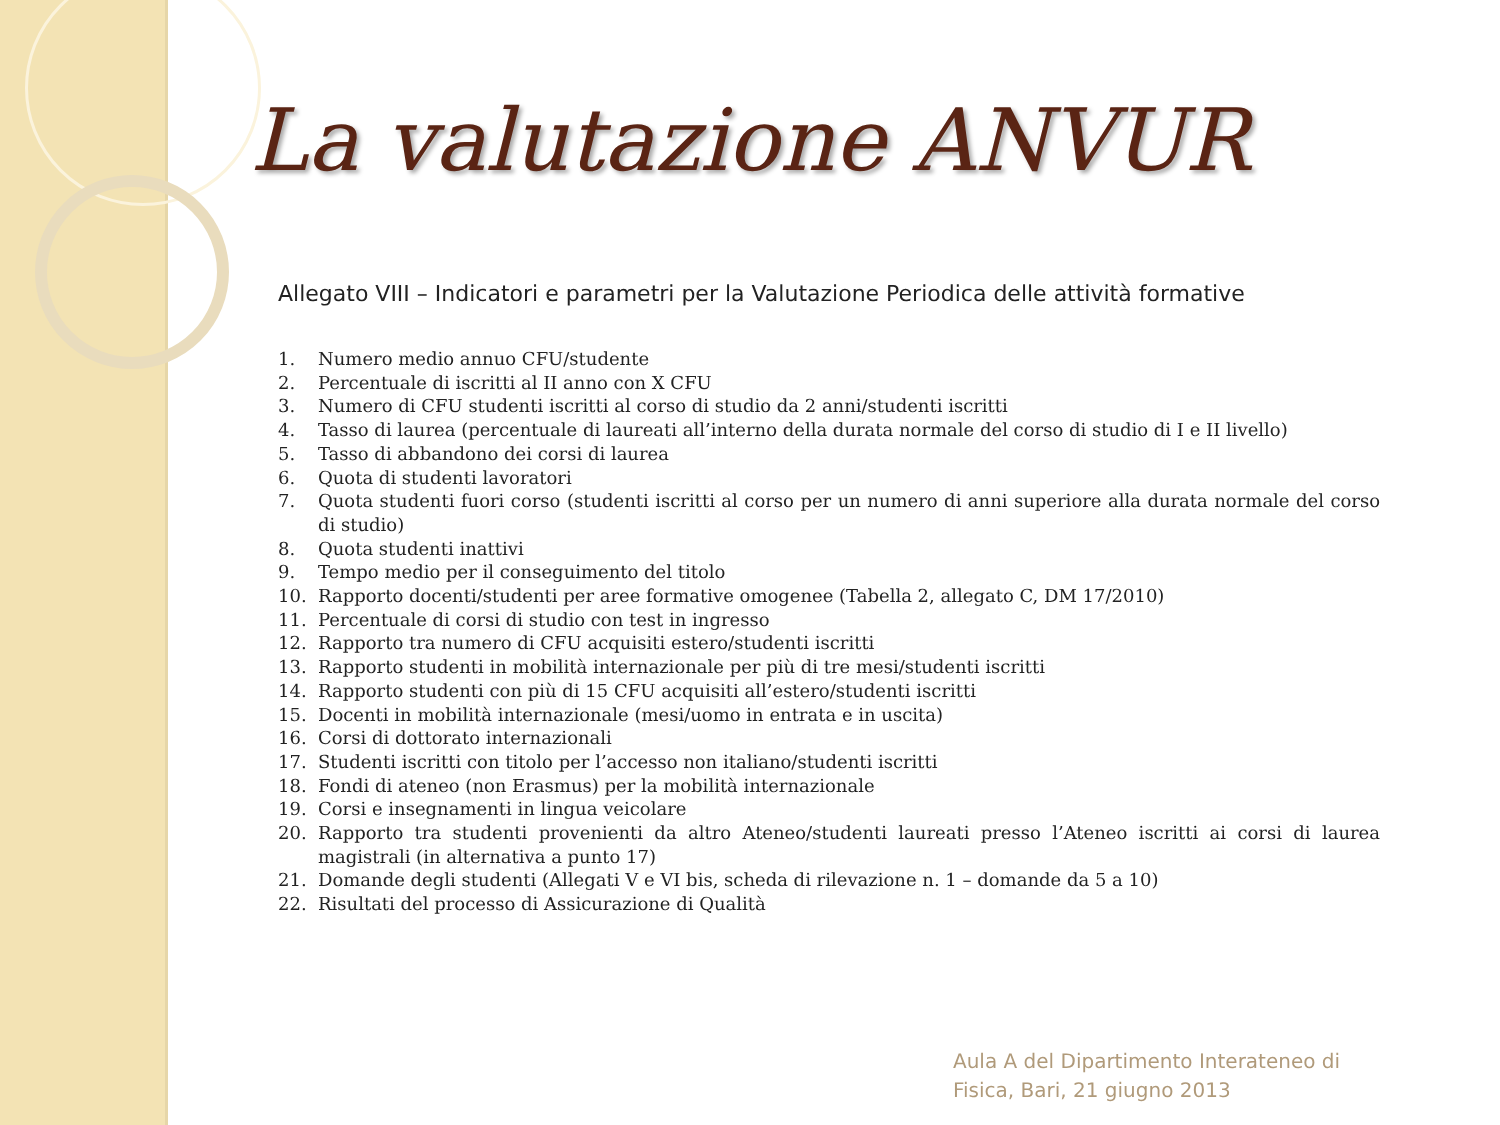La valutazione ANVUR
Allegato VIII – Indicatori e parametri per la Valutazione Periodica delle attività formative
1. Numero medio annuo CFU/studente
2. Percentuale di iscritti al II anno con X CFU
3. Numero di CFU studenti iscritti al corso di studio da 2 anni/studenti iscritti
4. Tasso di laurea (percentuale di laureati all’interno della durata normale del corso di studio di I e II livello)
5. Tasso di abbandono dei corsi di laurea
6. Quota di studenti lavoratori
7. Quota studenti fuori corso (studenti iscritti al corso per un numero di anni superiore alla durata normale del corso di studio)
8. Quota studenti inattivi
9. Tempo medio per il conseguimento del titolo
10. Rapporto docenti/studenti per aree formative omogenee (Tabella 2, allegato C, DM 17/2010)
11. Percentuale di corsi di studio con test in ingresso
12. Rapporto tra numero di CFU acquisiti estero/studenti iscritti
13. Rapporto studenti in mobilità internazionale per più di tre mesi/studenti iscritti
14. Rapporto studenti con più di 15 CFU acquisiti all’estero/studenti iscritti
15. Docenti in mobilità internazionale (mesi/uomo in entrata e in uscita)
16. Corsi di dottorato internazionali
17. Studenti iscritti con titolo per l’accesso non italiano/studenti iscritti
18. Fondi di ateneo (non Erasmus) per la mobilità internazionale
19. Corsi e insegnamenti in lingua veicolare
20. Rapporto tra studenti provenienti da altro Ateneo/studenti laureati presso l’Ateneo iscritti ai corsi di laurea magistrali (in alternativa a punto 17)
21. Domande degli studenti (Allegati V e VI bis, scheda di rilevazione n. 1 – domande da 5 a 10)
22. Risultati del processo di Assicurazione di Qualità
Aula A del Dipartimento Interateneo di
Fisica, Bari, 21 giugno 2013